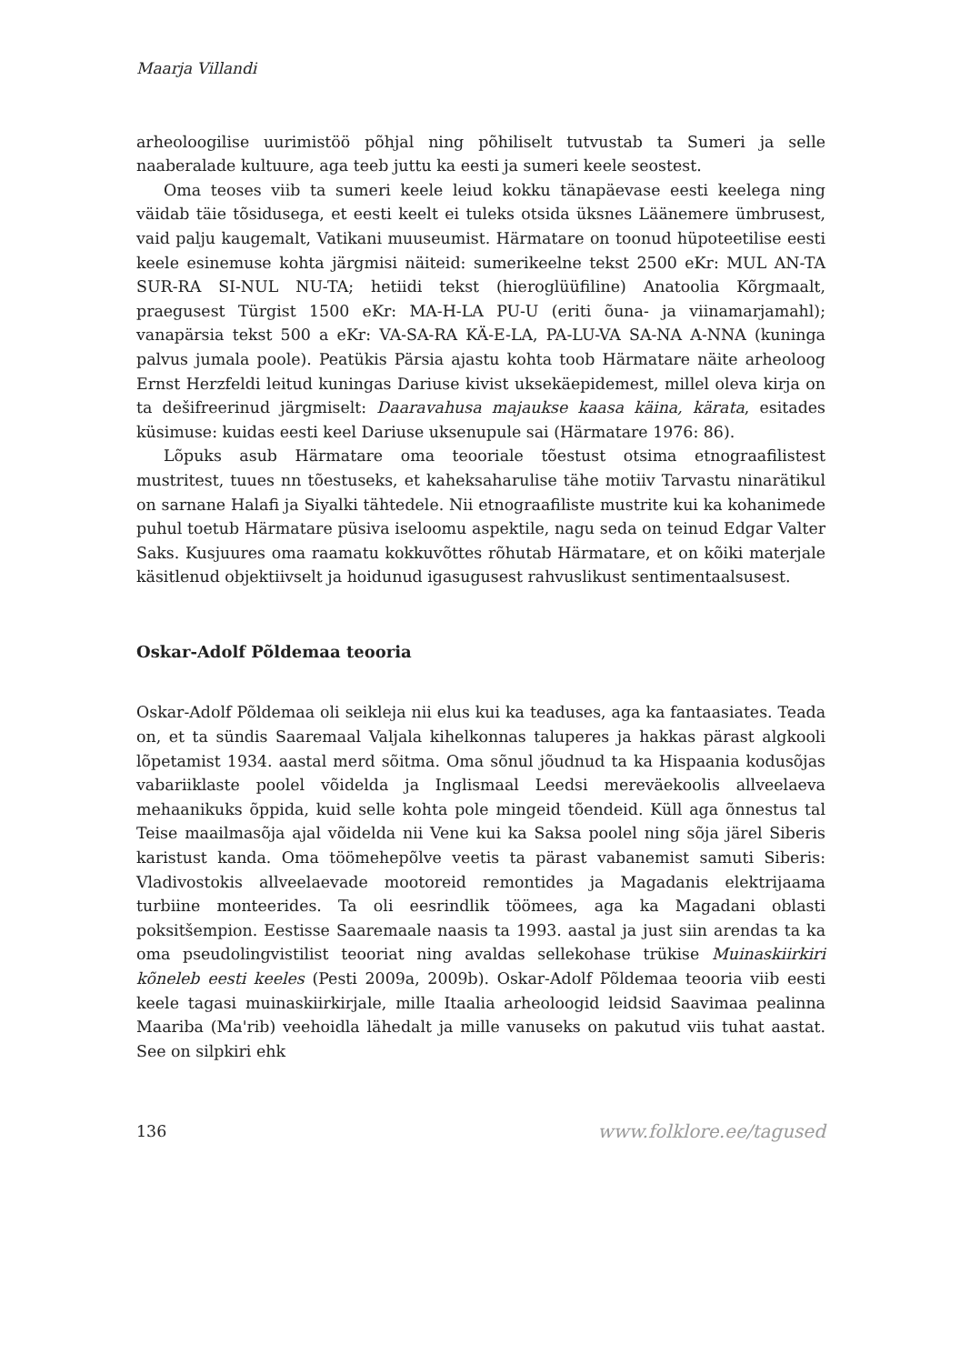Maarja Villandi
arheoloogilise uurimistöö põhjal ning põhiliselt tutvustab ta Sumeri ja selle naaberalade kultuure, aga teeb juttu ka eesti ja sumeri keele seostest.
Oma teoses viib ta sumeri keele leiud kokku tänapäevase eesti keelega ning väidab täie tõsidusega, et eesti keelt ei tuleks otsida üksnes Läänemere ümbrusest, vaid palju kaugemalt, Vatikani muuseumist. Härmatare on toonud hüpoteetilise eesti keele esinemuse kohta järgmisi näiteid: sumerikeelne tekst 2500 eKr: MUL AN-TA SUR-RA SI-NUL NU-TA; hetiidi tekst (hieroglüüfiline) Anatoolia Kõrgmaalt, praegusest Türgist 1500 eKr: MA-H-LA PU-U (eriti õuna- ja viinamarjamahl); vanapärsia tekst 500 a eKr: VA-SA-RA KÄ-E-LA, PA-LU-VA SA-NA A-NNA (kuninga palvus jumala poole). Peatükis Pärsia ajastu kohta toob Härmatare näite arheoloog Ernst Herzfeldi leitud kuningas Dariuse kivist uksekäepidemest, millel oleva kirja on ta dešifreerinud järgmiselt: Daaravahusa majaukse kaasa käina, kärata, esitades küsimuse: kuidas eesti keel Dariuse uksenupule sai (Härmatare 1976: 86).
Lõpuks asub Härmatare oma teooriale tõestust otsima etnograafilistest mustritest, tuues nn tõestuseks, et kaheksaharulise tähe motiiv Tarvastu ninarätikul on sarnane Halafi ja Siyalki tähtedele. Nii etnograafiliste mustrite kui ka kohanimede puhul toetub Härmatare püsiva iseloomu aspektile, nagu seda on teinud Edgar Valter Saks. Kusjuures oma raamatu kokkuvõttes rõhutab Härmatare, et on kõiki materjale käsitlenud objektiivselt ja hoidunud igasugusest rahvuslikust sentimentaalsusest.
Oskar-Adolf Põldemaa teooria
Oskar-Adolf Põldemaa oli seikleja nii elus kui ka teaduses, aga ka fantaasiates. Teada on, et ta sündis Saaremaal Valjala kihelkonnas taluperes ja hakkas pärast algkooli lõpetamist 1934. aastal merd sõitma. Oma sõnul jõudnud ta ka Hispaania kodusõjas vabariiklaste poolel võidelda ja Inglismaal Leedsi mereväekoolis allveelaeva mehaanikuks õppida, kuid selle kohta pole mingeid tõendeid. Küll aga õnnestus tal Teise maailmasõja ajal võidelda nii Vene kui ka Saksa poolel ning sõja järel Siberis karistust kanda. Oma töömehepõlve veetis ta pärast vabanemist samuti Siberis: Vladivostokis allveelaevade mootoreid remontides ja Magadanis elektrijaama turbiine monteerides. Ta oli eesrindlik töömees, aga ka Magadani oblasti poksitšempion. Eestisse Saaremaale naasis ta 1993. aastal ja just siin arendas ta ka oma pseudolingvistilist teooriat ning avaldas sellekohase trükise Muinaskiirkiri kõneleb eesti keeles (Pesti 2009a, 2009b). Oskar-Adolf Põldemaa teooria viib eesti keele tagasi muinaskiirkirjale, mille Itaalia arheoloogid leidsid Saavimaa pealinna Maariba (Ma'rib) veehoidla lähedalt ja mille vanuseks on pakutud viis tuhat aastat. See on silpkiri ehk
136 www.folklore.ee/tagused